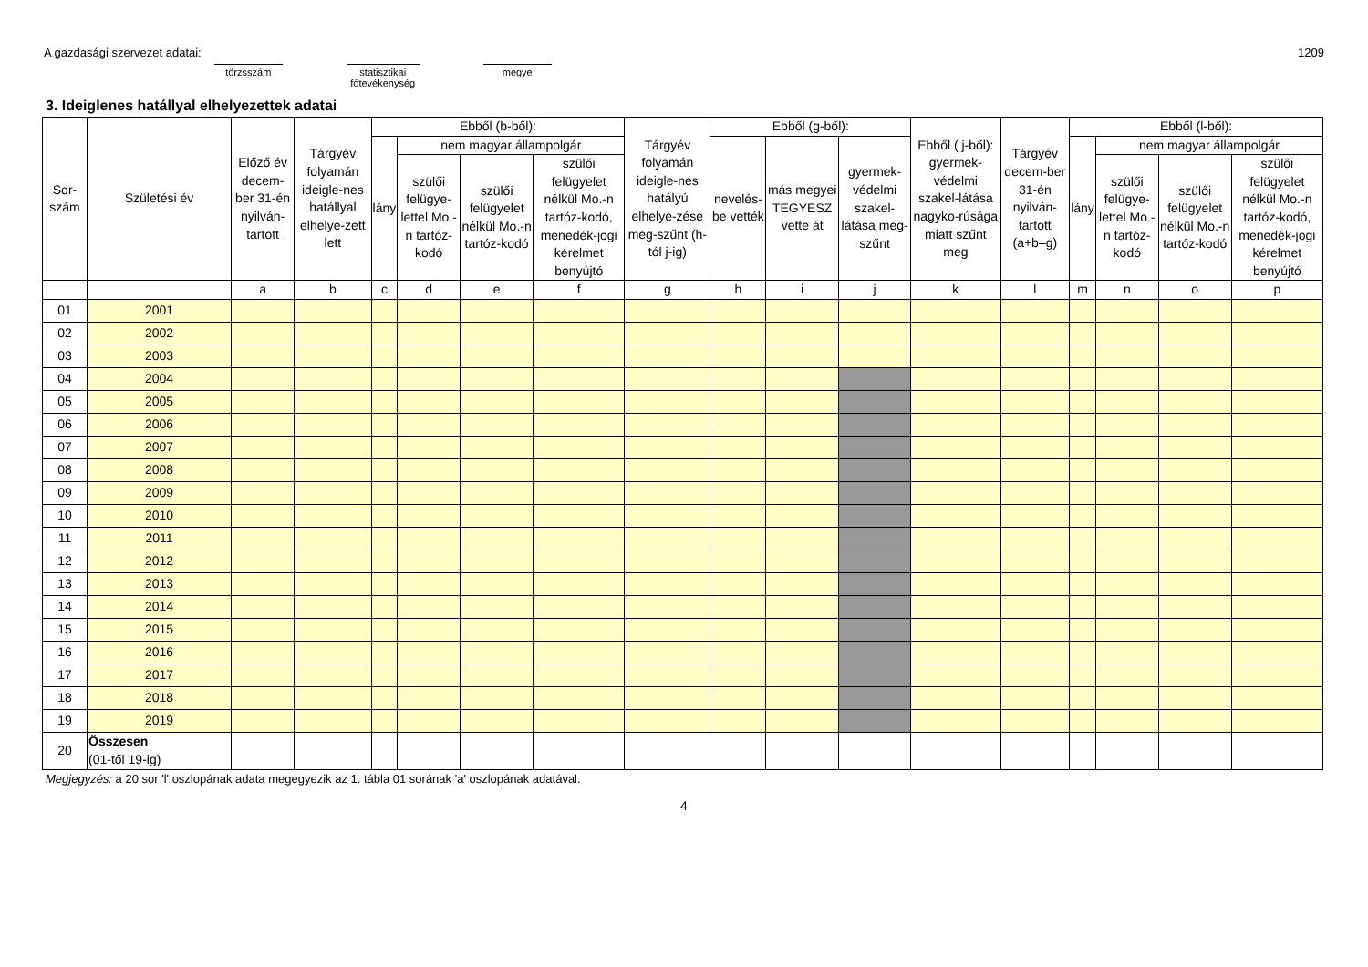A gazdasági szervezet adatai: törzsszám statisztikai főtevékenység megye 1209
3. Ideiglenes hatállyal elhelyezettek adatai
| Sor- szám | Születési év | Előző év decem-ber 31-én nyilván-tartott | Tárgyév folyamán ideigle-nes hatállyal elhelye-zett lett | Ebből (b-ből): | | | | Tárgyév folyamán ideigle-nes hatályú elhelye-zése meg-szűnt (h-tól j-ig) | Ebből (g-ből): | | | Ebből ( j-ből): gyermek-védelmi szakel-látása nagyko-rúsága miatt szűnt meg | Tárgyév decem-ber 31-én nyilván-tartott (a+b–g) | Ebből (l-ből): | | | |
| --- | --- | --- | --- | --- | --- | --- | --- | --- | --- | --- | --- | --- | --- | --- | --- | --- | --- |
| | | | | lány | nem magyar állampolgár | | | | nevelés-be vették | más megyei TEGYESZ vette át | gyermek-védelmi szakel-látása meg-szűnt | | | lány | nem magyar állampolgár | | |
| | | | | | szülői felügye-lettel Mo.-n tartóz-kodó | szülői felügyelet nélkül Mo.-n tartóz-kodó | szülői felügyelet nélkül Mo.-n tartóz-kodó, menedék-jogi kérelmet benyújtó | | | | | | | | szülői felügye-lettel Mo.-n tartóz-kodó | szülői felügyelet nélkül Mo.-n tartóz-kodó | szülői felügyelet nélkül Mo.-n tartóz-kodó, menedék-jogi kérelmet benyújtó |
| | | a | b | c | d | e | f | g | h | i | j | k | l | m | n | o | p |
| 01 | 2001 | | | | | | | | | | | | | | | | |
| 02 | 2002 | | | | | | | | | | | | | | | | |
| 03 | 2003 | | | | | | | | | | | | | | | | |
| 04 | 2004 | | | | | | | | | | | | | | | | |
| 05 | 2005 | | | | | | | | | | | | | | | | |
| 06 | 2006 | | | | | | | | | | | | | | | | |
| 07 | 2007 | | | | | | | | | | | | | | | | |
| 08 | 2008 | | | | | | | | | | | | | | | | |
| 09 | 2009 | | | | | | | | | | | | | | | | |
| 10 | 2010 | | | | | | | | | | | | | | | | |
| 11 | 2011 | | | | | | | | | | | | | | | | |
| 12 | 2012 | | | | | | | | | | | | | | | | |
| 13 | 2013 | | | | | | | | | | | | | | | | |
| 14 | 2014 | | | | | | | | | | | | | | | | |
| 15 | 2015 | | | | | | | | | | | | | | | | |
| 16 | 2016 | | | | | | | | | | | | | | | | |
| 17 | 2017 | | | | | | | | | | | | | | | | |
| 18 | 2018 | | | | | | | | | | | | | | | | |
| 19 | 2019 | | | | | | | | | | | | | | | | |
| 20 | Összesen (01-től 19-ig) | | | | | | | | | | | | | | | | |
Megjegyzés: a 20 sor 'l' oszlopának adata megegyezik az 1. tábla 01 sorának 'a' oszlopának adatával.
4